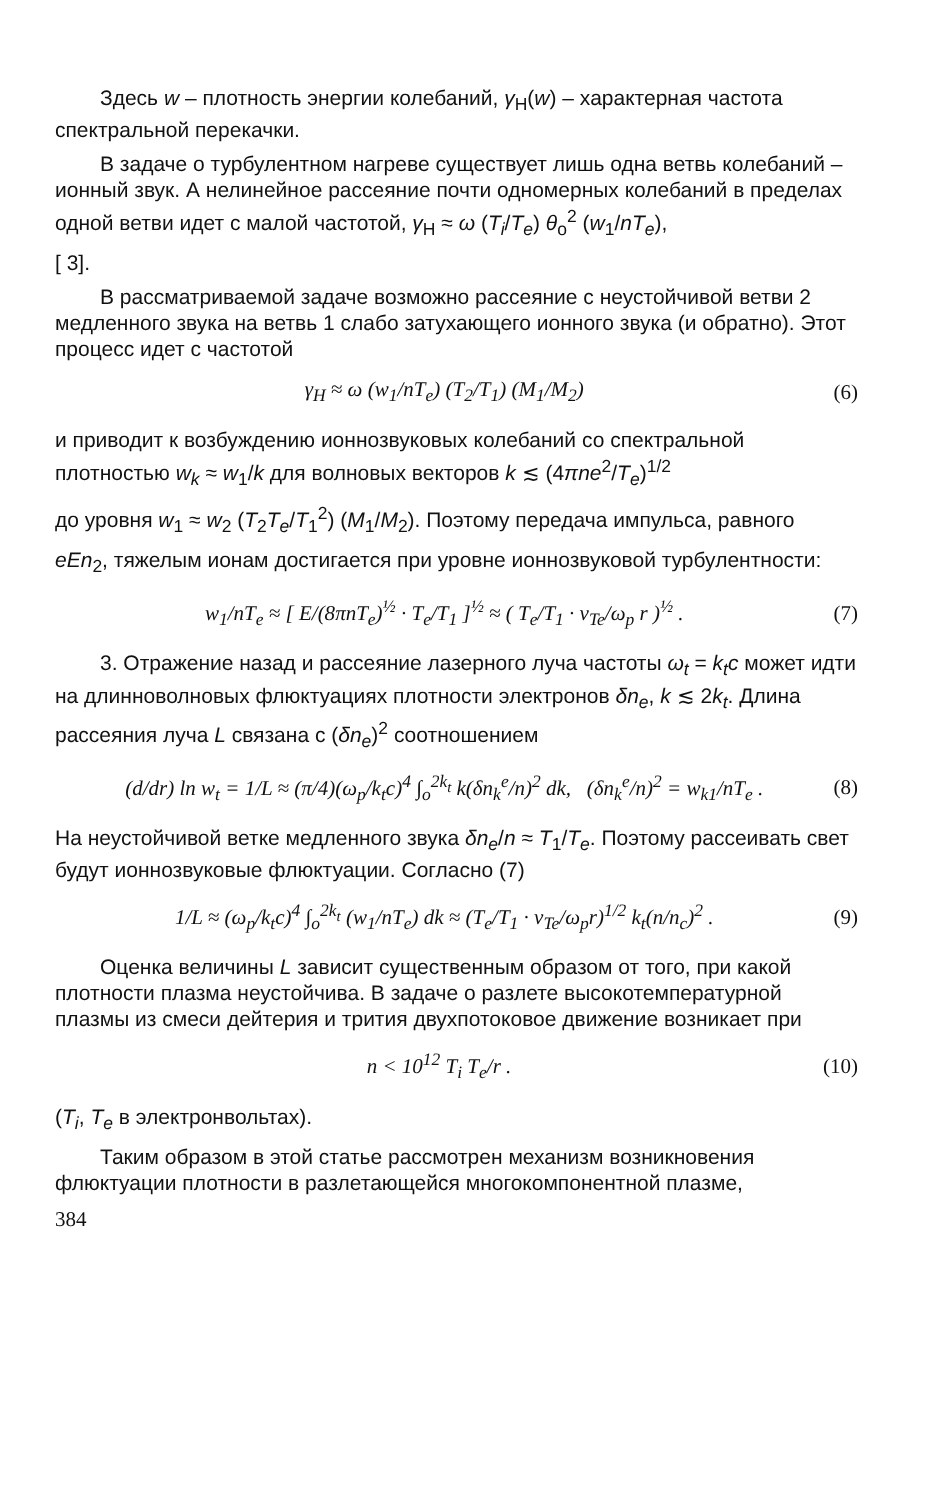Здесь w – плотность энергии колебаний, γ<sub>Н</sub>(w) – характерная частота спектральной перекачки.
В задаче о турбулентном нагреве существует лишь одна ветвь колебаний – ионный звук. А нелинейное рассеяние почти одномерных колебаний в пределах одной ветви идет с малой частотой, γ<sub>Н</sub> ≈ ω (T<sub>i</sub>/T<sub>e</sub>) θ<sub>o</sub><sup>2</sup> (w<sub>1</sub>/nT<sub>e</sub>),
[ 3].
В рассматриваемой задаче возможно рассеяние с неустойчивой ветви 2 медленного звука на ветвь 1 слабо затухающего ионного звука (и обратно). Этот процесс идет с частотой
γ<sub>Н</sub> ≈ ω (w<sub>1</sub>/nT<sub>e</sub>) (T<sub>2</sub>/T<sub>1</sub>) (M<sub>1</sub>/M<sub>2</sub>) (6)
и приводит к возбуждению ионнозвуковых колебаний со спектральной плотностью w<sub>k</sub> ≈ w<sub>1</sub>/k для волновых векторов k ≲ (4πne<sup>2</sup>/T<sub>e</sub>)<sup>1/2</sup>
до уровня w<sub>1</sub> ≈ w<sub>2</sub> (T<sub>2</sub>T<sub>e</sub>/T<sub>1</sub><sup>2</sup>) (M<sub>1</sub>/M<sub>2</sub>). Поэтому передача импульса, равного
eEn<sub>2</sub>, тяжелым ионам достигается при уровне ионнозвуковой турбулентности:
w<sub>1</sub>/nT<sub>e</sub> ≈ [ E/(8πnT<sub>e</sub>)<sup>½</sup> · T<sub>e</sub>/T<sub>1</sub> ]<sup>½</sup> ≈ ( T<sub>e</sub>/T<sub>1</sub> · v<sub>Te</sub>/ω<sub>p</sub> r )<sup>½</sup> . (7)
3. Отражение назад и рассеяние лазерного луча частоты ω<sub>t</sub> = k<sub>t</sub>c может идти на длинноволновых флюктуациях плотности электронов δn<sub>e</sub>, k ≲ 2k<sub>t</sub>. Длина рассеяния луча L связана с (δn<sub>e</sub>)<sup>2</sup> соотношением
(d/dr) ln w<sub>t</sub> = 1/L ≈ (π/4)(ω<sub>p</sub>/k<sub>t</sub>c)<sup>4</sup> ∫<sub>o</sub><sup>2k<sub>t</sub></sup> k(δn<sub>k</sub><sup>e</sup>/n)<sup>2</sup> dk, (δn<sub>k</sub><sup>e</sup>/n)<sup>2</sup> = w<sub>k1</sub>/nT<sub>e</sub> . (8)
На неустойчивой ветке медленного звука δn<sub>e</sub>/n ≈ T<sub>1</sub>/T<sub>e</sub>. Поэтому рассеивать свет будут ионнозвуковые флюктуации. Согласно (7)
1/L ≈ (ω<sub>p</sub>/k<sub>t</sub>c)<sup>4</sup> ∫<sub>o</sub><sup>2k<sub>t</sub></sup> (w<sub>1</sub>/nT<sub>e</sub>) dk ≈ (T<sub>e</sub>/T<sub>1</sub> · v<sub>Te</sub>/ω<sub>p</sub>r)<sup>1/2</sup> k<sub>t</sub>(n/n<sub>c</sub>)<sup>2</sup> . (9)
Оценка величины L зависит существенным образом от того, при какой плотности плазма неустойчива. В задаче о разлете высокотемпературной плазмы из смеси дейтерия и трития двухпотоковое движение возникает при
n < 10<sup>12</sup> T<sub>i</sub> T<sub>e</sub>/r . (10)
(T<sub>i</sub>, T<sub>e</sub> в электронвольтах).
Таким образом в этой статье рассмотрен механизм возникновения флюктуации плотности в разлетающейся многокомпонентной плазме,
384